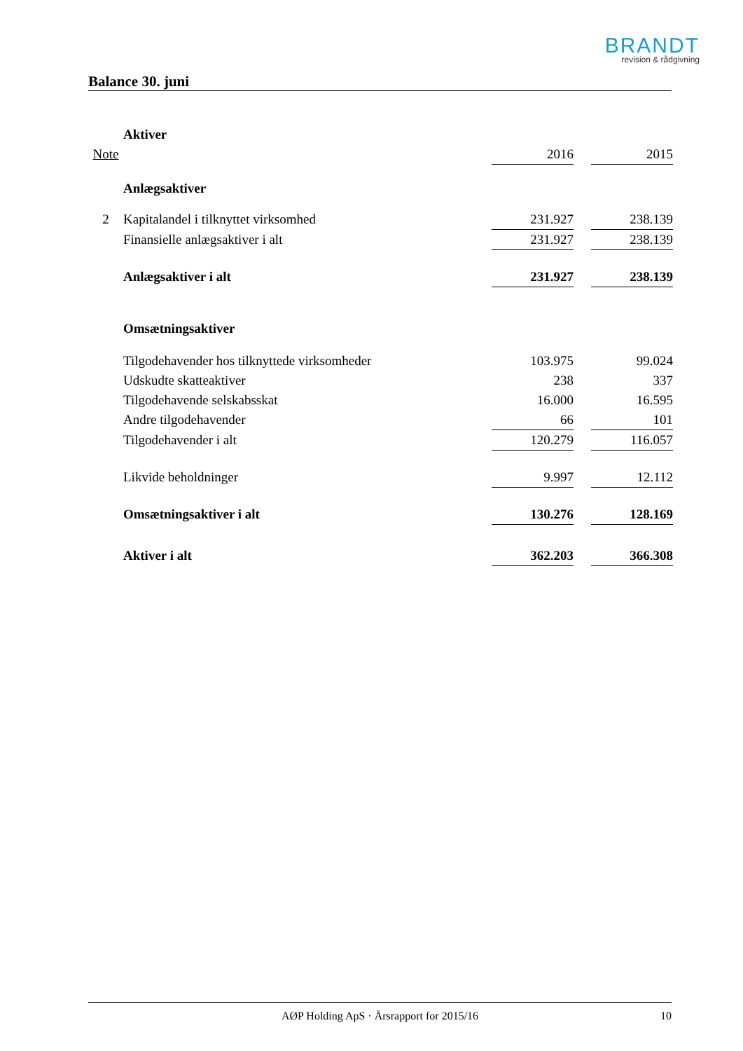BRANDT
revision & rådgivning
Balance 30. juni
| | Aktiver | | | |
| Note | | 2016 | | 2015 |
| | Anlægsaktiver | | | |
| 2 | Kapitalandel i tilknyttet virksomhed | 231.927 | | 238.139 |
| | Finansielle anlægsaktiver i alt | 231.927 | | 238.139 |
| | Anlægsaktiver i alt | 231.927 | | 238.139 |
| | Omsætningsaktiver | | | |
| | Tilgodehavender hos tilknyttede virksomheder | 103.975 | | 99.024 |
| | Udskudte skatteaktiver | 238 | | 337 |
| | Tilgodehavende selskabsskat | 16.000 | | 16.595 |
| | Andre tilgodehavender | 66 | | 101 |
| | Tilgodehavender i alt | 120.279 | | 116.057 |
| | Likvide beholdninger | 9.997 | | 12.112 |
| | Omsætningsaktiver i alt | 130.276 | | 128.169 |
| | Aktiver i alt | 362.203 | | 366.308 |
AØP Holding ApS · Årsrapport for 2015/16 10